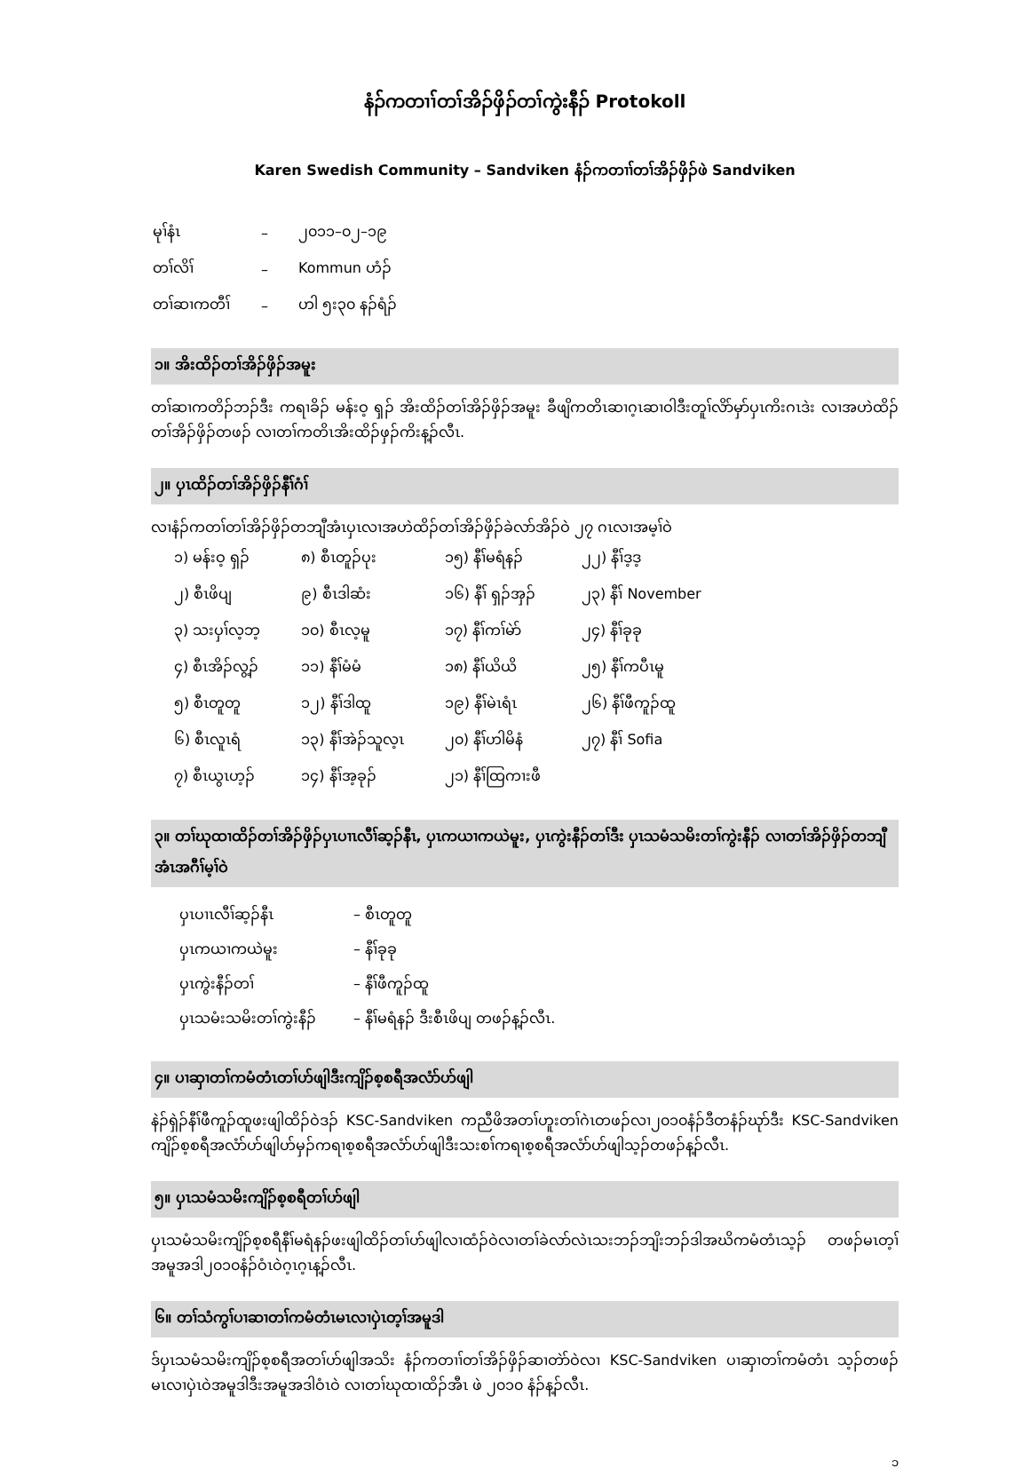နံၣ်ကတၢၢ်တၢ်အိၣ်ဖှိၣ်တၢ်ကွဲးနီၣ် Protokoll
Karen Swedish Community – Sandviken နံၣ်ကတၢၢ်တၢ်အိၣ်ဖှိၣ်ဖဲ Sandviken
| မုၢ်နံၤ | – | ၂၀၁၁–၀၂–၁၉ |
| တၢ်လိၢ် | – | Kommun ဟံၣ် |
| တၢ်ဆၢကတီၢ် | – | ဟါ ၅း၃၀ နၣ်ရံၣ် |
၁။ အိးထိၣ်တၢ်အိၣ်ဖှိၣ်အမူး
တၢ်ဆၢကတိၣ်ဘၣ်ဒီး ကရၢခိၣ် မန်းဝ့ ရှၣ် အိးထိၣ်တၢ်အိၣ်ဖှိၣ်အမူး ခီဖျိကတိၤဆၢဂ့ၤဆၢဝါဒီးတူၢ်လိာ်မှာ်ပှၤကိးဂၤဒဲး လၢအဟဲထိၣ်တၢ်အိၣ်ဖှိၣ်တဖၣ် လၢတၢ်ကတိၤအိးထိၣ်ဖှၣ်ကိးန့ၣ်လီၤ.
၂။ ပှၤထိၣ်တၢ်အိၣ်ဖှိၣ်နီၢ်ဂံၢ်
လၢနံၣ်ကတၢ်တၢ်အိၣ်ဖှိၣ်တဘျီအံၤပှၤလၢအဟဲထိၣ်တၢ်အိၣ်ဖှိၣ်ခဲလာ်အိၣ်ဝဲ ၂၇ ဂၤလၢအမ့ၢ်ဝဲ
| ၁) မန်းဝ့ ရှၣ် | ၈) စီၤတူၣ်ပုး | ၁၅) နီၢ်မရံနၣ် | ၂၂) နီၢ်ဒ့ဒ့ |
| ၂) စီၤဖိပျ | ၉) စီၤဒါဆံး | ၁၆) နီၢ် ရှၣ်အှၣ် | ၂၃) နီၢ် November |
| ၃) သးပှၢ်လ့ဘ့ | ၁၀) စီၤလ့မူ | ၁၇) နီၢ်ကၢ်မဲာ် | ၂၄) နီၢ်ခုခု |
| ၄) စီၤအိၣ်လွ့ၣ် | ၁၁) နီၢ်မံမံ | ၁၈) နီၢ်ယိယိ | ၂၅) နီၢ်ကပီၤမူ |
| ၅) စီၤတူတူ | ၁၂) နီၢ်ဒါထူ | ၁၉) နီၢ်မဲၤရံၤ | ၂၆) နီၢ်ဖီကူၣ်ထူ |
| ၆) စီၤလူၤရံ | ၁၃) နီၢ်အဲၣ်သူလ့ၤ | ၂၀) နီၢ်ဟါမိနံ | ၂၇) နီၢ် Sofia |
| ၇) စီၤယွၤဟ့ၣ် | ၁၄) နီၢ်အ့ခုၣ် | ၂၁) နီၢ်ထြကၢးဖီ | |
၃။ တၢ်ဃုထၢထိၣ်တၢ်အိၣ်ဖှိၣ်ပှၤပၢၤလီၢ်ဆ့ၣ်နီၤ, ပှၤကယၢကယဲမူး, ပှၤကွဲးနီၣ်တၢ်ဒီး ပှၤသမံသမိးတၢ်ကွဲးနီၣ် လၢတၢ်အိၣ်ဖှိၣ်တဘျီအံၤအဂီၢ်မ့ၢ်ဝဲ
| ပှၤပၢၤလီၢ်ဆ့ၣ်နီၤ | – စီၤတူတူ |
| ပှၤကယၢကယဲမူး | – နီၢ်ခုခု |
| ပှၤကွဲးနီၣ်တၢ် | – နီၢ်ဖီကူၣ်ထူ |
| ပှၤသမံးသမိးတၢ်ကွဲးနီၣ် | – နီၢ်မရံနၣ် ဒီးစီၤဖိပျ တဖၣ်န့ၣ်လီၤ. |
၄။ ပၢဆှၢတၢ်ကမံတံၤတၢ်ဟ်ဖျါဒီးကျိၣ်စ့စရီအလံာ်ဟ်ဖျါ
နဲၣ်ရှဲၣ်နီၢ်ဖီကူၣ်ထူဖးဖျါထိၣ်ဝဲဒၣ် KSC-Sandviken ကညီဖိအတၢ်ဟူးတၢ်ဂဲၤတဖၣ်လၢ၂၀၁၀နံၣ်ဒီတနံၣ်ဃုာ်ဒီး KSC-Sandviken ကျိၣ်စ့စရီအလံာ်ဟ်ဖျါဟ်မှၣ်ကရၢစ့စရီအလံာ်ဟ်ဖျါဒီးသးစၢ်ကရၢစ့စရီအလံာ်ဟ်ဖျါသ့ၣ်တဖၣ်န့ၣ်လီၤ.
၅။ ပှၤသမံသမိးကျိၣ်စ့စရီတၢ်ဟ်ဖျါ
ပှၤသမံသမိးကျိၣ်စ့စရီနီၢ်မရံနၣ်ဖးဖျါထိၣ်တၢ်ဟ်ဖျါလၢထံၣ်ဝဲလၢတၢ်ခဲလာ်လဲၤသးဘၣ်ဘျိးဘၣ်ဒါအဃိကမံတံၤသ့ၣ် တဖၣ်မၤတ့ၢ်အမူအဒါ၂၀၁၀နံၣ်ဝံၤဝဲဂ့ၤဂ့ၤန့ၣ်လီၤ.
၆။ တၢ်သံကွၢ်ပၢဆၢတၢ်ကမံတံၤမၤလၢပှဲၤတ့ၢ်အမူဒါ
ဒ်ပှၤသမံသမိးကျိၣ်စ့စရီအတၢ်ဟ်ဖျါအသိး နံၣ်ကတၢၢ်တၢ်အိၣ်ဖှိၣ်ဆၢတဲာ်ဝဲလၢ KSC-Sandviken ပၢဆှၢတၢ်ကမံတံၤ သ့ၣ်တဖၣ် မၤလၢပှဲၤဝဲအမူဒါဒီးအမူအဒါဝံၤဝဲ လၢတၢ်ဃုထၢထိၣ်အီၤ ဖဲ ၂၀၁၀ နံၣ်န့ၣ်လီၤ.
၁